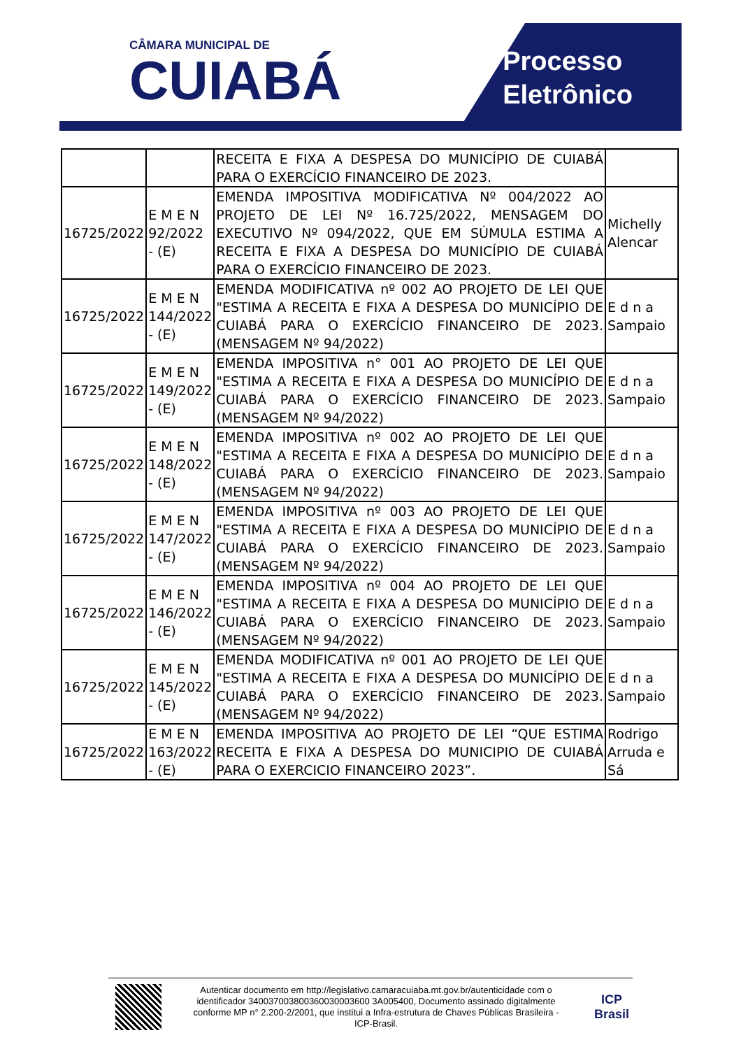CÂMARA MUNICIPAL DE
CUIABÁ
Processo
Eletrônico
| | | RECEITA E FIXA A DESPESA DO MUNICÍPIO DE CUIABÁ PARA O EXERCÍCIO FINANCEIRO DE 2023. | |
| 16725/2022 | E M E N 92/2022 - (E) | EMENDA IMPOSITIVA MODIFICATIVA Nº 004/2022 AO PROJETO DE LEI Nº 16.725/2022, MENSAGEM DO EXECUTIVO Nº 094/2022, QUE EM SÚMULA ESTIMA A RECEITA E FIXA A DESPESA DO MUNICÍPIO DE CUIABÁ PARA O EXERCÍCIO FINANCEIRO DE 2023. | Michelly Alencar |
| 16725/2022 | E M E N 144/2022 - (E) | EMENDA MODIFICATIVA nº 002 AO PROJETO DE LEI QUE "ESTIMA A RECEITA E FIXA A DESPESA DO MUNICÍPIO DE CUIABÁ PARA O EXERCÍCIO FINANCEIRO DE 2023. (MENSAGEM Nº 94/2022) | E d n a Sampaio |
| 16725/2022 | E M E N 149/2022 - (E) | EMENDA IMPOSITIVA n° 001 AO PROJETO DE LEI QUE "ESTIMA A RECEITA E FIXA A DESPESA DO MUNICÍPIO DE CUIABÁ PARA O EXERCÍCIO FINANCEIRO DE 2023. (MENSAGEM Nº 94/2022) | E d n a Sampaio |
| 16725/2022 | E M E N 148/2022 - (E) | EMENDA IMPOSITIVA nº 002 AO PROJETO DE LEI QUE "ESTIMA A RECEITA E FIXA A DESPESA DO MUNICÍPIO DE CUIABÁ PARA O EXERCÍCIO FINANCEIRO DE 2023. (MENSAGEM Nº 94/2022) | E d n a Sampaio |
| 16725/2022 | E M E N 147/2022 - (E) | EMENDA IMPOSITIVA nº 003 AO PROJETO DE LEI QUE "ESTIMA A RECEITA E FIXA A DESPESA DO MUNICÍPIO DE CUIABÁ PARA O EXERCÍCIO FINANCEIRO DE 2023. (MENSAGEM Nº 94/2022) | E d n a Sampaio |
| 16725/2022 | E M E N 146/2022 - (E) | EMENDA IMPOSITIVA nº 004 AO PROJETO DE LEI QUE "ESTIMA A RECEITA E FIXA A DESPESA DO MUNICÍPIO DE CUIABÁ PARA O EXERCÍCIO FINANCEIRO DE 2023. (MENSAGEM Nº 94/2022) | E d n a Sampaio |
| 16725/2022 | E M E N 145/2022 - (E) | EMENDA MODIFICATIVA nº 001 AO PROJETO DE LEI QUE "ESTIMA A RECEITA E FIXA A DESPESA DO MUNICÍPIO DE CUIABÁ PARA O EXERCÍCIO FINANCEIRO DE 2023. (MENSAGEM Nº 94/2022) | E d n a Sampaio |
| 16725/2022 | E M E N 163/2022 - (E) | EMENDA IMPOSITIVA AO PROJETO DE LEI “QUE ESTIMA RECEITA E FIXA A DESPESA DO MUNICIPIO DE CUIABÁ PARA O EXERCICIO FINANCEIRO 2023”. | Rodrigo Arruda e Sá |
Autenticar documento em http://legislativo.camaracuiaba.mt.gov.br/autenticidade com o identificador 340037003800360030003600 3A005400, Documento assinado digitalmente conforme MP n° 2.200-2/2001, que institui a Infra-estrutura de Chaves Públicas Brasileira - ICP-Brasil.
ICP Brasil